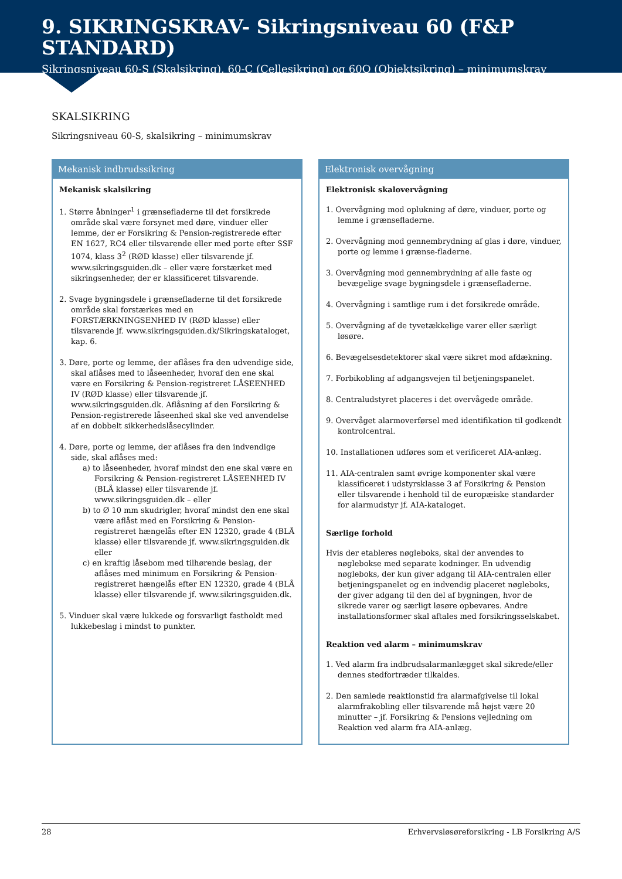9. SIKRINGSKRAV- Sikringsniveau 60 (F&P STANDARD)
Sikringsniveau 60-S (Skalsikring), 60-C (Cellesikring) og 60O (Objektsikring) – minimumskrav
SKALSIKRING
Sikringsniveau 60-S, skalsikring – minimumskrav
Mekanisk indbrudssikring
Mekanisk skalsikring
1. Større åbninger<sup>1</sup> i grænsefladerne til det forsikrede område skal være forsynet med døre, vinduer eller lemme, der er Forsikring & Pension-registrerede efter EN 1627, RC4 eller tilsvarende eller med porte efter SSF 1074, klass 3<sup>2</sup> (RØD klasse) eller tilsvarende jf. www.sikringsguiden.dk – eller være forstærket med sikringsenheder, der er klassificeret tilsvarende.
2. Svage bygningsdele i grænsefladerne til det forsikrede område skal forstærkes med en FORSTÆRKNINGSENHED IV (RØD klasse) eller tilsvarende jf. www.sikringsguiden.dk/Sikringskataloget, kap. 6.
3. Døre, porte og lemme, der aflåses fra den udvendige side, skal aflåses med to låseenheder, hvoraf den ene skal være en Forsikring & Pension-registreret LÅSEENHED IV (RØD klasse) eller tilsvarende jf. www.sikringsguiden.dk. Aflåsning af den Forsikring & Pension-registrerede låseenhed skal ske ved anvendelse af en dobbelt sikkerhedslåsecylinder.
4. Døre, porte og lemme, der aflåses fra den indvendige side, skal aflåses med:
a) to låseenheder, hvoraf mindst den ene skal være en Forsikring & Pension-registreret LÅSEENHED IV (BLÅ klasse) eller tilsvarende jf. www.sikringsguiden.dk – eller
b) to Ø 10 mm skudrigler, hvoraf mindst den ene skal være aflåst med en Forsikring & Pension-registreret hængelås efter EN 12320, grade 4 (BLÅ klasse) eller tilsvarende jf. www.sikringsguiden.dk eller
c) en kraftig låsebom med tilhørende beslag, der aflåses med minimum en Forsikring & Pension-registreret hængelås efter EN 12320, grade 4 (BLÅ klasse) eller tilsvarende jf. www.sikringsguiden.dk.
5. Vinduer skal være lukkede og forsvarligt fastholdt med lukkebeslag i mindst to punkter.
Elektronisk overvågning
Elektronisk skalovervågning
1. Overvågning mod oplukning af døre, vinduer, porte og lemme i grænsefladerne.
2. Overvågning mod gennembrydning af glas i døre, vinduer, porte og lemme i grænse-fladerne.
3. Overvågning mod gennembrydning af alle faste og bevægelige svage bygningsdele i grænsefladerne.
4. Overvågning i samtlige rum i det forsikrede område.
5. Overvågning af de tyvetækkelige varer eller særligt løsøre.
6. Bevægelsesdetektorer skal være sikret mod afdækning.
7. Forbikobling af adgangsvejen til betjeningspanelet.
8. Centraludstyret placeres i det overvågede område.
9. Overvåget alarmoverførsel med identifikation til godkendt kontrolcentral.
10. Installationen udføres som et verificeret AIA-anlæg.
11. AIA-centralen samt øvrige komponenter skal være klassificeret i udstyrsklasse 3 af Forsikring & Pension eller tilsvarende i henhold til de europæiske standarder for alarmudstyr jf. AIA-kataloget.
Særlige forhold
Hvis der etableres nøgleboks, skal der anvendes to nøglebokse med separate kodninger. En udvendig nøgleboks, der kun giver adgang til AIA-centralen eller betjeningspanelet og en indvendig placeret nøgleboks, der giver adgang til den del af bygningen, hvor de sikrede varer og særligt løsøre opbevares. Andre installationsformer skal aftales med forsikringsselskabet.
Reaktion ved alarm – minimumskrav
1. Ved alarm fra indbrudsalarmanlægget skal sikrede/eller dennes stedfortræder tilkaldes.
2. Den samlede reaktionstid fra alarmafgivelse til lokal alarmfrakobling eller tilsvarende må højst være 20 minutter – jf. Forsikring & Pensions vejledning om Reaktion ved alarm fra AIA-anlæg.
28 Erhvervsløsøreforsikring - LB Forsikring A/S